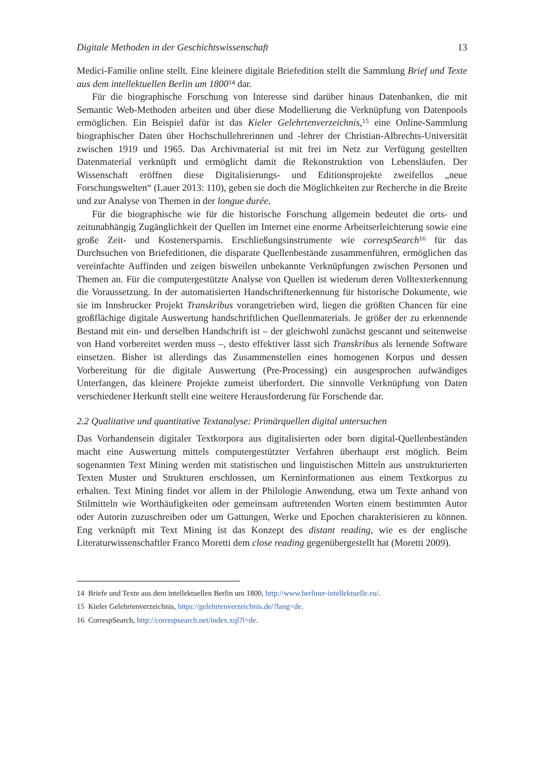Digitale Methoden in der Geschichtswissenschaft 13
Medici-Familie online stellt. Eine kleinere digitale Briefedition stellt die Sammlung Brief und Texte aus dem intellektuellen Berlin um 1800<sup>14</sup> dar.
Für die biographische Forschung von Interesse sind darüber hinaus Datenbanken, die mit Semantic Web-Methoden arbeiten und über diese Modellierung die Verknüpfung von Datenpools ermöglichen. Ein Beispiel dafür ist das Kieler Gelehrtenverzeichnis,<sup>15</sup> eine Online-Sammlung biographischer Daten über Hochschullehrerinnen und -lehrer der Christian-Albrechts-Universität zwischen 1919 und 1965. Das Archivmaterial ist mit frei im Netz zur Verfügung gestellten Datenmaterial verknüpft und ermöglicht damit die Rekonstruktion von Lebensläufen. Der Wissenschaft eröffnen diese Digitalisierungs- und Editionsprojekte zweifellos „neue Forschungswelten“ (Lauer 2013: 110), geben sie doch die Möglichkeiten zur Recherche in die Breite und zur Analyse von Themen in der longue durée.
Für die biographische wie für die historische Forschung allgemein bedeutet die orts- und zeitunabhängig Zugänglichkeit der Quellen im Internet eine enorme Arbeitserleichterung sowie eine große Zeit- und Kostenersparnis. Erschließungsinstrumente wie correspSearch<sup>16</sup> für das Durchsuchen von Briefeditionen, die disparate Quellenbestände zusammenführen, ermöglichen das vereinfachte Auffinden und zeigen bisweilen unbekannte Verknüpfungen zwischen Personen und Themen an. Für die computergestützte Analyse von Quellen ist wiederum deren Volltexterkennung die Voraussetzung. In der automatisierten Handschriftenerkennung für historische Dokumente, wie sie im Innsbrucker Projekt Transkribus vorangetrieben wird, liegen die größten Chancen für eine großflächige digitale Auswertung handschriftlichen Quellenmaterials. Je größer der zu erkennende Bestand mit ein- und derselben Handschrift ist – der gleichwohl zunächst gescannt und seitenweise von Hand vorbereitet werden muss –, desto effektiver lässt sich Transkribus als lernende Software einsetzen. Bisher ist allerdings das Zusammenstellen eines homogenen Korpus und dessen Vorbereitung für die digitale Auswertung (Pre-Processing) ein ausgesprochen aufwändiges Unterfangen, das kleinere Projekte zumeist überfordert. Die sinnvolle Verknüpfung von Daten verschiedener Herkunft stellt eine weitere Herausforderung für Forschende dar.
2.2 Qualitative und quantitative Textanalyse: Primärquellen digital untersuchen
Das Vorhandensein digitaler Textkorpora aus digitalisierten oder born digital-Quellenbeständen macht eine Auswertung mittels computergestützter Verfahren überhaupt erst möglich. Beim sogenannten Text Mining werden mit statistischen und linguistischen Mitteln aus unstrukturierten Texten Muster und Strukturen erschlossen, um Kerninformationen aus einem Textkorpus zu erhalten. Text Mining findet vor allem in der Philologie Anwendung, etwa um Texte anhand von Stilmitteln wie Worthäufigkeiten oder gemeinsam auftretenden Worten einem bestimmten Autor oder Autorin zuzuschreiben oder um Gattungen, Werke und Epochen charakterisieren zu können. Eng verknüpft mit Text Mining ist das Konzept des distant reading, wie es der englische Literaturwissenschaftler Franco Moretti dem close reading gegenübergestellt hat (Moretti 2009).
14 Briefe und Texte aus dem intellektuellen Berlin um 1800, http://www.berliner-intellektuelle.eu/.
15 Kieler Gelehrtenverzeichnis, https://gelehrtenverzeichnis.de/?lang=de.
16 CorrespSearch, http://correspsearch.net/index.xql?l=de.